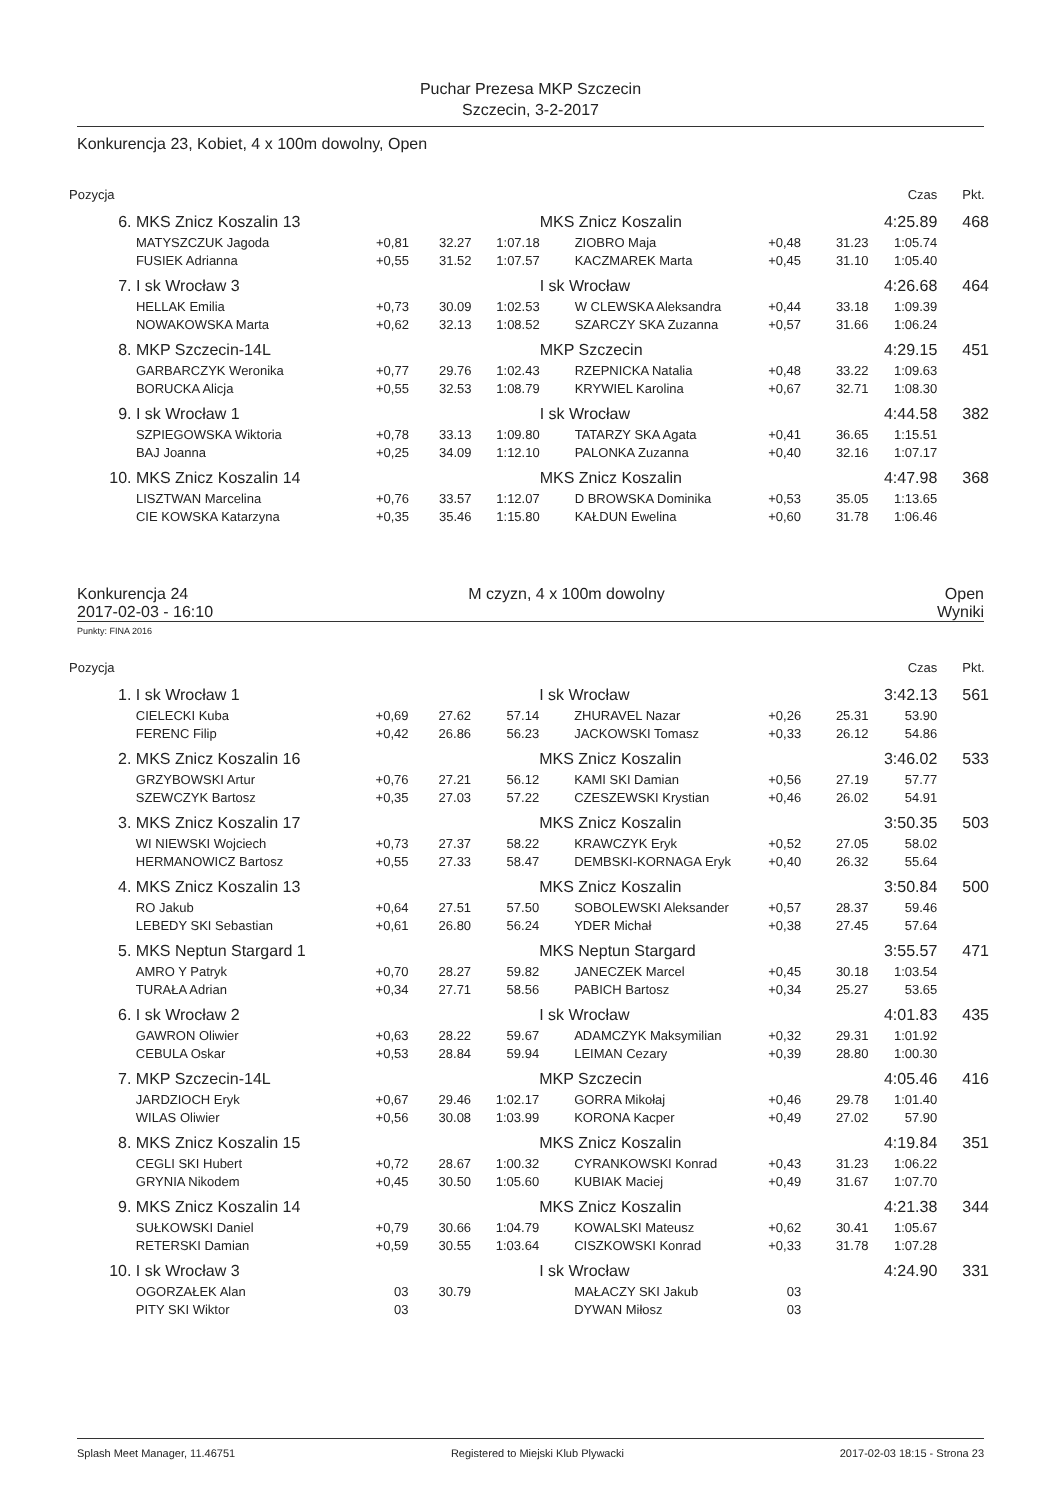Puchar Prezesa MKP Szczecin
Szczecin, 3-2-2017
Konkurencja 23, Kobiet, 4 x 100m dowolny, Open
| Pozycja | | | | | | | | Czas | Pkt. |
| --- | --- | --- | --- | --- | --- | --- | --- | --- | --- |
| 6. | MKS Znicz Koszalin 13 | | | | MKS Znicz Koszalin | | | 4:25.89 | 468 |
| | MATYSZCZUK Jagoda | +0,81 | 32.27 | 1:07.18 | ZIOBRO Maja | +0,48 | 31.23 | 1:05.74 | |
| | FUSIEK Adrianna | +0,55 | 31.52 | 1:07.57 | KACZMAREK Marta | +0,45 | 31.10 | 1:05.40 | |
| 7. | I sk Wrocław 3 | | | | I sk Wrocław | | | 4:26.68 | 464 |
| | HELLAK Emilia | +0,73 | 30.09 | 1:02.53 | W CLEWSKA Aleksandra | +0,44 | 33.18 | 1:09.39 | |
| | NOWAKOWSKA Marta | +0,62 | 32.13 | 1:08.52 | SZARCZY SKA Zuzanna | +0,57 | 31.66 | 1:06.24 | |
| 8. | MKP Szczecin-14L | | | | MKP Szczecin | | | 4:29.15 | 451 |
| | GARBARCZYK Weronika | +0,77 | 29.76 | 1:02.43 | RZEPNICKA Natalia | +0,48 | 33.22 | 1:09.63 | |
| | BORUCKA Alicja | +0,55 | 32.53 | 1:08.79 | KRYWIEL Karolina | +0,67 | 32.71 | 1:08.30 | |
| 9. | I sk Wrocław 1 | | | | I sk Wrocław | | | 4:44.58 | 382 |
| | SZPIEGOWSKA Wiktoria | +0,78 | 33.13 | 1:09.80 | TATARZY SKA Agata | +0,41 | 36.65 | 1:15.51 | |
| | BAJ Joanna | +0,25 | 34.09 | 1:12.10 | PALONKA Zuzanna | +0,40 | 32.16 | 1:07.17 | |
| 10. | MKS Znicz Koszalin 14 | | | | MKS Znicz Koszalin | | | 4:47.98 | 368 |
| | LISZTWAN Marcelina | +0,76 | 33.57 | 1:12.07 | D BROWSKA Dominika | +0,53 | 35.05 | 1:13.65 | |
| | CIE KOWSKA Katarzyna | +0,35 | 35.46 | 1:15.80 | KAŁDUN Ewelina | +0,60 | 31.78 | 1:06.46 | |
Konkurencja 24 M czyzn, 4 x 100m dowolny Open
2017-02-03 - 16:10 Wyniki
Punkty: FINA 2016
| Pozycja | | | | | | | | Czas | Pkt. |
| --- | --- | --- | --- | --- | --- | --- | --- | --- | --- |
| 1. | I sk Wrocław 1 | | | | I sk Wrocław | | | 3:42.13 | 561 |
| | CIELECKI Kuba | +0,69 | 27.62 | 57.14 | ZHURAVEL Nazar | +0,26 | 25.31 | 53.90 | |
| | FERENC Filip | +0,42 | 26.86 | 56.23 | JACKOWSKI Tomasz | +0,33 | 26.12 | 54.86 | |
| 2. | MKS Znicz Koszalin 16 | | | | MKS Znicz Koszalin | | | 3:46.02 | 533 |
| | GRZYBOWSKI Artur | +0,76 | 27.21 | 56.12 | KAMI SKI Damian | +0,56 | 27.19 | 57.77 | |
| | SZEWCZYK Bartosz | +0,35 | 27.03 | 57.22 | CZESZEWSKI Krystian | +0,46 | 26.02 | 54.91 | |
| 3. | MKS Znicz Koszalin 17 | | | | MKS Znicz Koszalin | | | 3:50.35 | 503 |
| | WI NIEWSKI Wojciech | +0,73 | 27.37 | 58.22 | KRAWCZYK Eryk | +0,52 | 27.05 | 58.02 | |
| | HERMANOWICZ Bartosz | +0,55 | 27.33 | 58.47 | DEMBSKI-KORNAGA Eryk | +0,40 | 26.32 | 55.64 | |
| 4. | MKS Znicz Koszalin 13 | | | | MKS Znicz Koszalin | | | 3:50.84 | 500 |
| | RO Jakub | +0,64 | 27.51 | 57.50 | SOBOLEWSKI Aleksander | +0,57 | 28.37 | 59.46 | |
| | LEBEDY SKI Sebastian | +0,61 | 26.80 | 56.24 | YDER Michał | +0,38 | 27.45 | 57.64 | |
| 5. | MKS Neptun Stargard 1 | | | | MKS Neptun Stargard | | | 3:55.57 | 471 |
| | AMRO Y Patryk | +0,70 | 28.27 | 59.82 | JANECZEK Marcel | +0,45 | 30.18 | 1:03.54 | |
| | TURAŁA Adrian | +0,34 | 27.71 | 58.56 | PABICH Bartosz | +0,34 | 25.27 | 53.65 | |
| 6. | I sk Wrocław 2 | | | | I sk Wrocław | | | 4:01.83 | 435 |
| | GAWRON Oliwier | +0,63 | 28.22 | 59.67 | ADAMCZYK Maksymilian | +0,32 | 29.31 | 1:01.92 | |
| | CEBULA Oskar | +0,53 | 28.84 | 59.94 | LEIMAN Cezary | +0,39 | 28.80 | 1:00.30 | |
| 7. | MKP Szczecin-14L | | | | MKP Szczecin | | | 4:05.46 | 416 |
| | JARDZIOCH Eryk | +0,67 | 29.46 | 1:02.17 | GORRA Mikołaj | +0,46 | 29.78 | 1:01.40 | |
| | WILAS Oliwier | +0,56 | 30.08 | 1:03.99 | KORONA Kacper | +0,49 | 27.02 | 57.90 | |
| 8. | MKS Znicz Koszalin 15 | | | | MKS Znicz Koszalin | | | 4:19.84 | 351 |
| | CEGLI SKI Hubert | +0,72 | 28.67 | 1:00.32 | CYRANKOWSKI Konrad | +0,43 | 31.23 | 1:06.22 | |
| | GRYNIA Nikodem | +0,45 | 30.50 | 1:05.60 | KUBIAK Maciej | +0,49 | 31.67 | 1:07.70 | |
| 9. | MKS Znicz Koszalin 14 | | | | MKS Znicz Koszalin | | | 4:21.38 | 344 |
| | SUŁKOWSKI Daniel | +0,79 | 30.66 | 1:04.79 | KOWALSKI Mateusz | +0,62 | 30.41 | 1:05.67 | |
| | RETERSKI Damian | +0,59 | 30.55 | 1:03.64 | CISZKOWSKI Konrad | +0,33 | 31.78 | 1:07.28 | |
| 10. | I sk Wrocław 3 | | | | I sk Wrocław | | | 4:24.90 | 331 |
| | OGORZAŁEK Alan | 03 | 30.79 | | MAŁACZY SKI Jakub | 03 | | | |
| | PITY SKI Wiktor | 03 | | | DYWAN Miłosz | 03 | | | |
Splash Meet Manager, 11.46751 Registered to Miejski Klub Plywacki 2017-02-03 18:15 - Strona 23